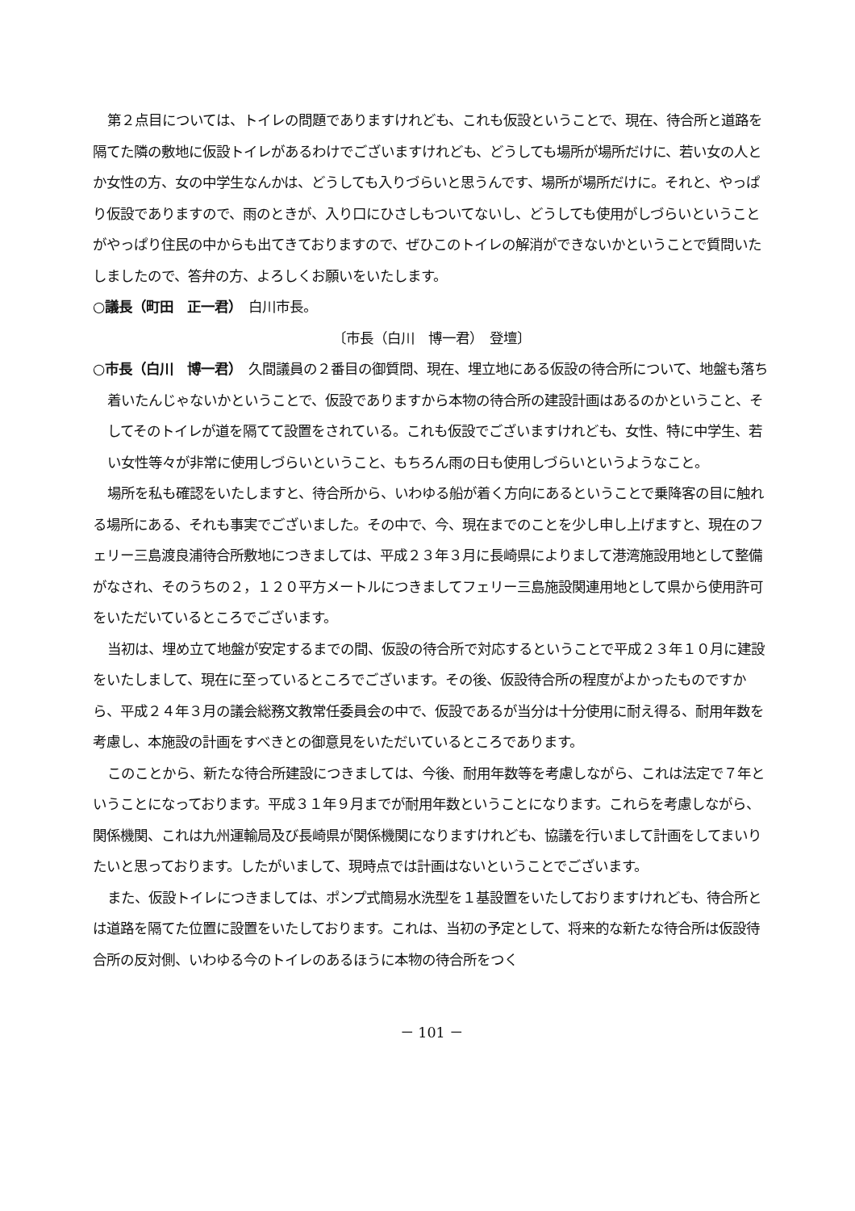第２点目については、トイレの問題でありますけれども、これも仮設ということで、現在、待合所と道路を隔てた隣の敷地に仮設トイレがあるわけでございますけれども、どうしても場所が場所だけに、若い女の人とか女性の方、女の中学生なんかは、どうしても入りづらいと思うんです、場所が場所だけに。それと、やっぱり仮設でありますので、雨のときが、入り口にひさしもついてないし、どうしても使用がしづらいということがやっぱり住民の中からも出てきておりますので、ぜひこのトイレの解消ができないかということで質問いたしましたので、答弁の方、よろしくお願いをいたします。
○議長（町田　正一君）　白川市長。
〔市長（白川　博一君）　登壇〕
○市長（白川　博一君）　久間議員の２番目の御質問、現在、埋立地にある仮設の待合所について、地盤も落ち着いたんじゃないかということで、仮設でありますから本物の待合所の建設計画はあるのかということ、そしてそのトイレが道を隔てて設置をされている。これも仮設でございますけれども、女性、特に中学生、若い女性等々が非常に使用しづらいということ、もちろん雨の日も使用しづらいというようなこと。
場所を私も確認をいたしますと、待合所から、いわゆる船が着く方向にあるということで乗降客の目に触れる場所にある、それも事実でございました。その中で、今、現在までのことを少し申し上げますと、現在のフェリー三島渡良浦待合所敷地につきましては、平成２３年３月に長崎県によりまして港湾施設用地として整備がなされ、そのうちの２，１２０平方メートルにつきましてフェリー三島施設関連用地として県から使用許可をいただいているところでございます。
当初は、埋め立て地盤が安定するまでの間、仮設の待合所で対応するということで平成２３年１０月に建設をいたしまして、現在に至っているところでございます。その後、仮設待合所の程度がよかったものですから、平成２４年３月の議会総務文教常任委員会の中で、仮設であるが当分は十分使用に耐え得る、耐用年数を考慮し、本施設の計画をすべきとの御意見をいただいているところであります。
このことから、新たな待合所建設につきましては、今後、耐用年数等を考慮しながら、これは法定で７年ということになっております。平成３１年９月までが耐用年数ということになります。これらを考慮しながら、関係機関、これは九州運輸局及び長崎県が関係機関になりますけれども、協議を行いまして計画をしてまいりたいと思っております。したがいまして、現時点では計画はないということでございます。
また、仮設トイレにつきましては、ポンプ式簡易水洗型を１基設置をいたしておりますけれども、待合所とは道路を隔てた位置に設置をいたしております。これは、当初の予定として、将来的な新たな待合所は仮設待合所の反対側、いわゆる今のトイレのあるほうに本物の待合所をつく
－ 101 －